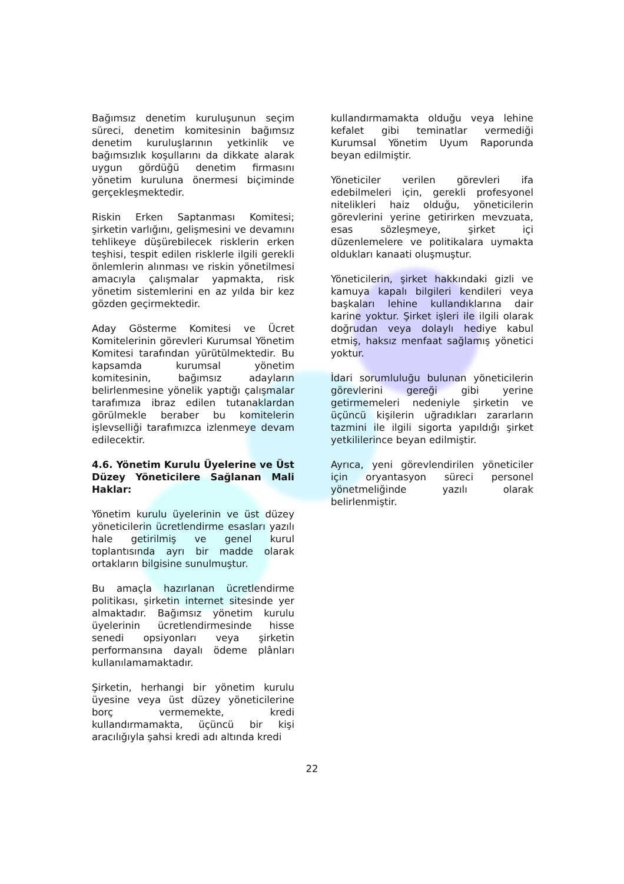Bağımsız denetim kuruluşunun seçim süreci, denetim komitesinin bağımsız denetim kuruluşlarının yetkinlik ve bağımsızlık koşullarını da dikkate alarak uygun gördüğü denetim firmasını yönetim kuruluna önermesi biçiminde gerçekleşmektedir.
Riskin Erken Saptanması Komitesi; şirketin varlığını, gelişmesini ve devamını tehlikeye düşürebilecek risklerin erken teşhisi, tespit edilen risklerle ilgili gerekli önlemlerin alınması ve riskin yönetilmesi amacıyla çalışmalar yapmakta, risk yönetim sistemlerini en az yılda bir kez gözden geçirmektedir.
Aday Gösterme Komitesi ve Ücret Komitelerinin görevleri Kurumsal Yönetim Komitesi tarafından yürütülmektedir. Bu kapsamda kurumsal yönetim komitesinin, bağımsız adayların belirlenmesine yönelik yaptığı çalışmalar tarafımıza ibraz edilen tutanaklardan görülmekle beraber bu komitelerin işlevselliği tarafımızca izlenmeye devam edilecektir.
4.6. Yönetim Kurulu Üyelerine ve Üst Düzey Yöneticilere Sağlanan Mali Haklar:
Yönetim kurulu üyelerinin ve üst düzey yöneticilerin ücretlendirme esasları yazılı hale getirilmiş ve genel kurul toplantısında ayrı bir madde olarak ortakların bilgisine sunulmuştur.
Bu amaçla hazırlanan ücretlendirme politikası, şirketin internet sitesinde yer almaktadır. Bağımsız yönetim kurulu üyelerinin ücretlendirmesinde hisse senedi opsiyonları veya şirketin performansına dayalı ödeme plânları kullanılamamaktadır.
Şirketin, herhangi bir yönetim kurulu üyesine veya üst düzey yöneticilerine borç vermemekte, kredi kullandırmamakta, üçüncü bir kişi aracılığıyla şahsi kredi adı altında kredi
kullandırmamakta olduğu veya lehine kefalet gibi teminatlar vermediği Kurumsal Yönetim Uyum Raporunda beyan edilmiştir.
Yöneticiler verilen görevleri ifa edebilmeleri için, gerekli profesyonel nitelikleri haiz olduğu, yöneticilerin görevlerini yerine getirirken mevzuata, esas sözleşmeye, şirket içi düzenlemelere ve politikalara uymakta oldukları kanaati oluşmuştur.
Yöneticilerin, şirket hakkındaki gizli ve kamuya kapalı bilgileri kendileri veya başkaları lehine kullandıklarına dair karine yoktur. Şirket işleri ile ilgili olarak doğrudan veya dolaylı hediye kabul etmiş, haksız menfaat sağlamış yönetici yoktur.
İdari sorumluluğu bulunan yöneticilerin görevlerini gereği gibi yerine getirmemeleri nedeniyle şirketin ve üçüncü kişilerin uğradıkları zararların tazmini ile ilgili sigorta yapıldığı şirket yetkililerince beyan edilmiştir.
Ayrıca, yeni görevlendirilen yöneticiler için oryantasyon süreci personel yönetmeliğinde yazılı olarak belirlenmiştir.
22